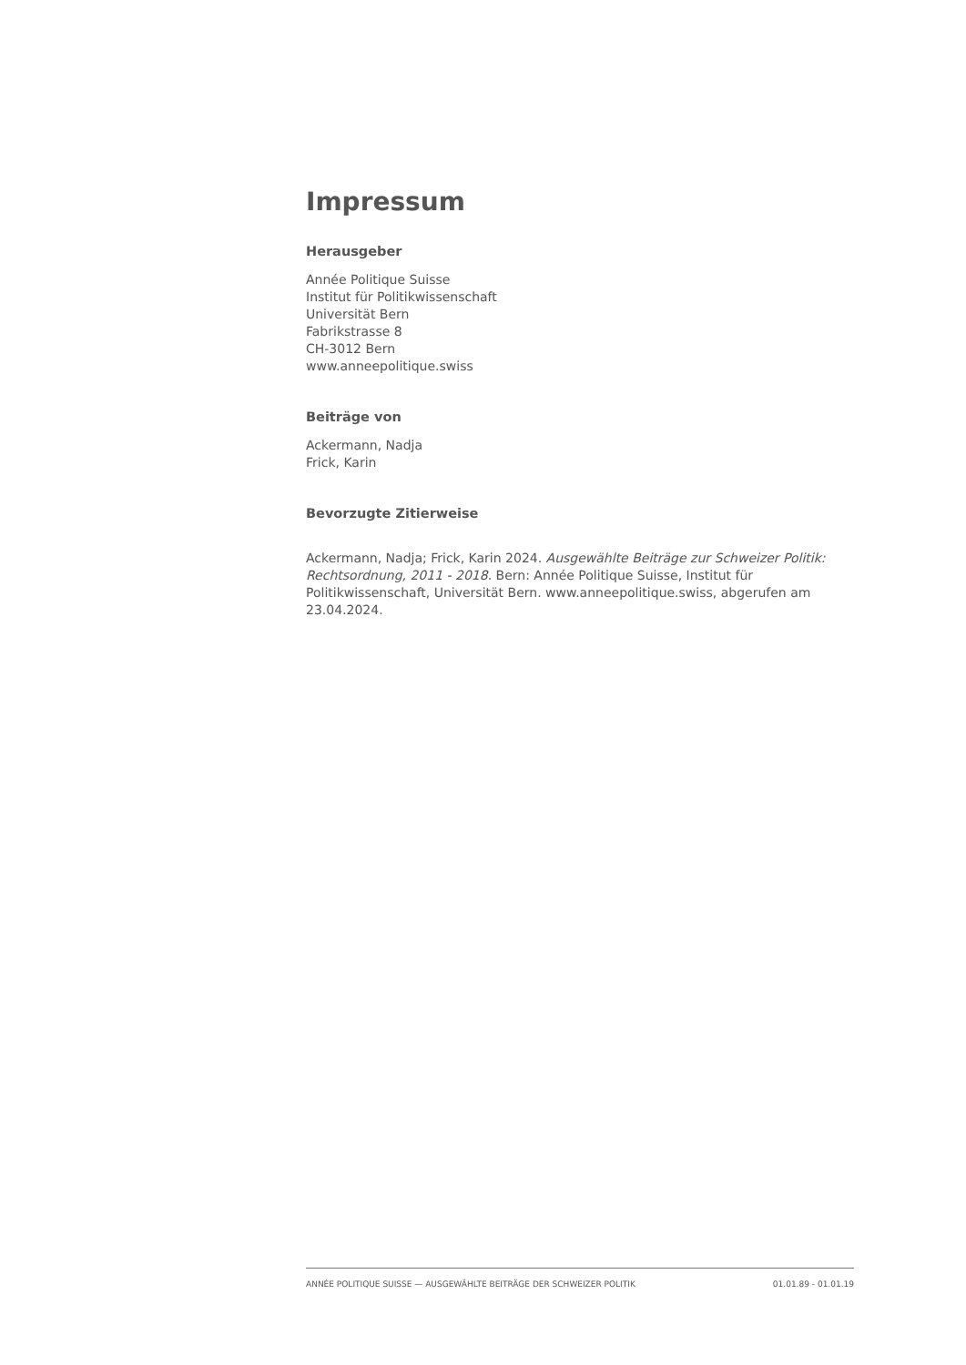Impressum
Herausgeber
Année Politique Suisse
Institut für Politikwissenschaft
Universität Bern
Fabrikstrasse 8
CH-3012 Bern
www.anneepolitique.swiss
Beiträge von
Ackermann, Nadja
Frick, Karin
Bevorzugte Zitierweise
Ackermann, Nadja; Frick, Karin 2024. Ausgewählte Beiträge zur Schweizer Politik: Rechtsordnung, 2011 - 2018. Bern: Année Politique Suisse, Institut für Politikwissenschaft, Universität Bern. www.anneepolitique.swiss, abgerufen am 23.04.2024.
ANNÉE POLITIQUE SUISSE — AUSGEWÄHLTE BEITRÄGE DER SCHWEIZER POLITIK 01.01.89 - 01.01.19